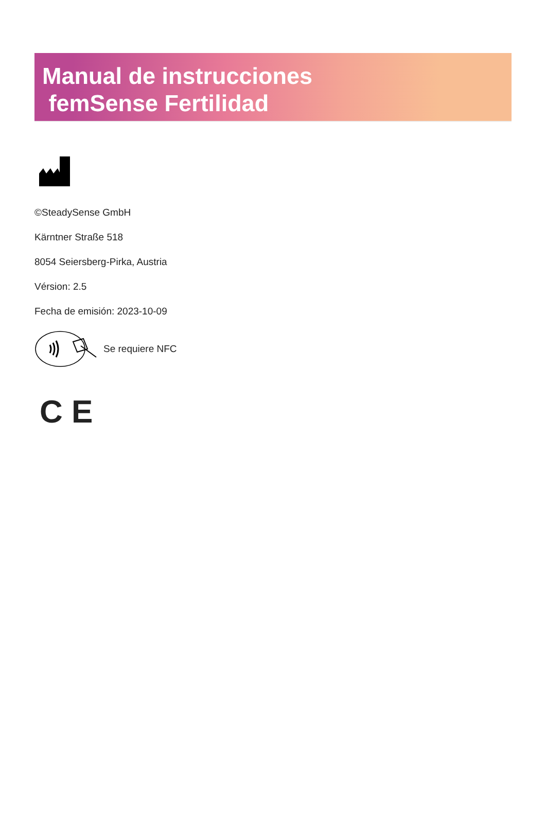Manual de instrucciones
femSense Fertilidad
©SteadySense GmbH
Kärntner Straße 518
8054 Seiersberg-Pirka, Austria
Vérsion: 2.5
Fecha de emisión: 2023-10-09
Se requiere NFC
C E